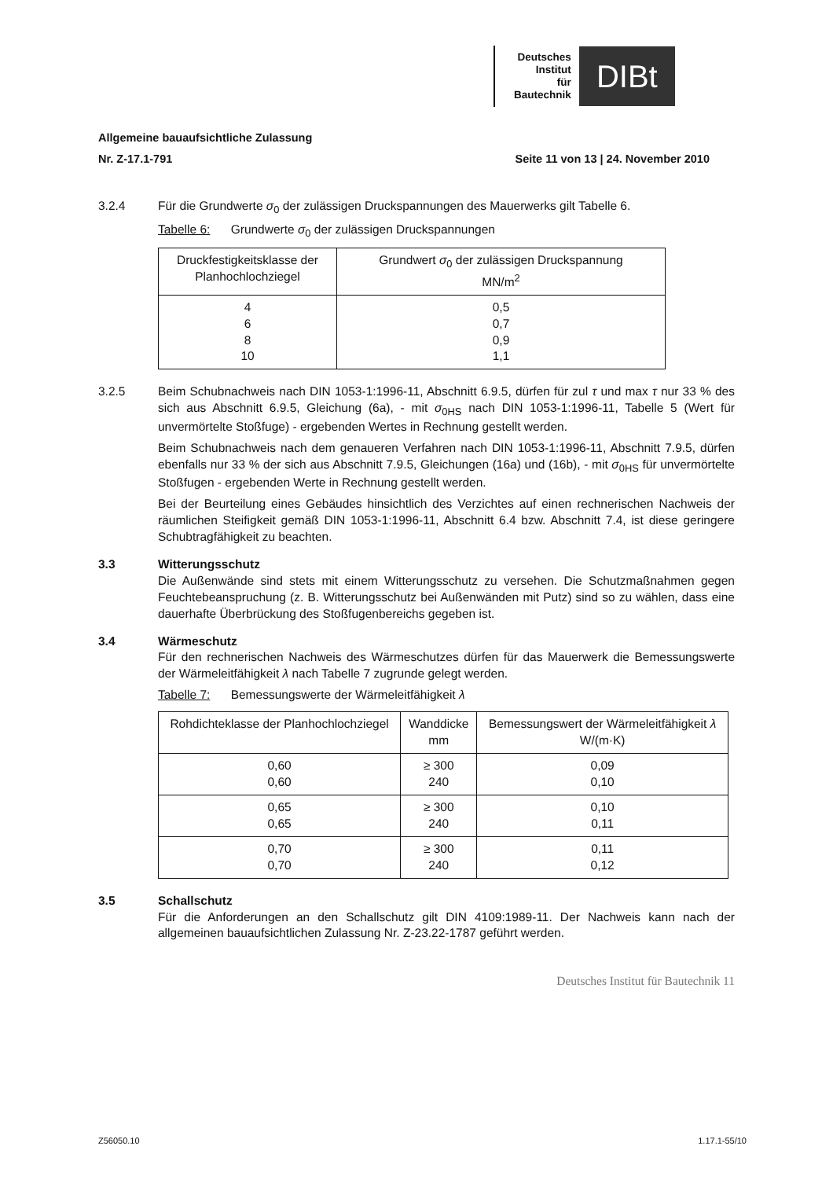Deutsches
Institut
für
Bautechnik
DIBt
Allgemeine bauaufsichtliche Zulassung
Nr. Z-17.1-791 Seite 11 von 13 | 24. November 2010
3.2.4 Für die Grundwerte σ<sub>0</sub> der zulässigen Druckspannungen des Mauerwerks gilt Tabelle 6.
Tabelle 6: Grundwerte σ<sub>0</sub> der zulässigen Druckspannungen
| Druckfestigkeitsklasse der Planhochlochziegel | Grundwert σ<sub>0</sub> der zulässigen Druckspannung MN/m<sup>2</sup> |
| --- | --- |
| 4 6 8 10 | 0,5 0,7 0,9 1,1 |
3.2.5 Beim Schubnachweis nach DIN 1053-1:1996-11, Abschnitt 6.9.5, dürfen für zul τ und max τ nur 33 % des sich aus Abschnitt 6.9.5, Gleichung (6a), - mit σ<sub>0HS</sub> nach DIN 1053-1:1996-11, Tabelle 5 (Wert für unvermörtelte Stoßfuge) - ergebenden Wertes in Rechnung gestellt werden.
Beim Schubnachweis nach dem genaueren Verfahren nach DIN 1053-1:1996-11, Abschnitt 7.9.5, dürfen ebenfalls nur 33 % der sich aus Abschnitt 7.9.5, Gleichungen (16a) und (16b), - mit σ<sub>0HS</sub> für unvermörtelte Stoßfugen - ergebenden Werte in Rechnung gestellt werden.
Bei der Beurteilung eines Gebäudes hinsichtlich des Verzichtes auf einen rechnerischen Nachweis der räumlichen Steifigkeit gemäß DIN 1053-1:1996-11, Abschnitt 6.4 bzw. Abschnitt 7.4, ist diese geringere Schubtragfähigkeit zu beachten.
3.3 Witterungsschutz
Die Außenwände sind stets mit einem Witterungsschutz zu versehen. Die Schutzmaßnahmen gegen Feuchtebeanspruchung (z. B. Witterungsschutz bei Außenwänden mit Putz) sind so zu wählen, dass eine dauerhafte Überbrückung des Stoßfugenbereichs gegeben ist.
3.4 Wärmeschutz
Für den rechnerischen Nachweis des Wärmeschutzes dürfen für das Mauerwerk die Bemessungswerte der Wärmeleitfähigkeit λ nach Tabelle 7 zugrunde gelegt werden.
Tabelle 7: Bemessungswerte der Wärmeleitfähigkeit λ
| Rohdichteklasse der Planhochlochziegel | Wanddicke mm | Bemessungswert der Wärmeleitfähigkeit λ W/(m·K) |
| --- | --- | --- |
| 0,60 0,60 | ≥ 300 240 | 0,09 0,10 |
| 0,65 0,65 | ≥ 300 240 | 0,10 0,11 |
| 0,70 0,70 | ≥ 300 240 | 0,11 0,12 |
3.5 Schallschutz
Für die Anforderungen an den Schallschutz gilt DIN 4109:1989-11. Der Nachweis kann nach der allgemeinen bauaufsichtlichen Zulassung Nr. Z-23.22-1787 geführt werden.
Deutsches Institut für Bautechnik 11
Z56050.10 1.17.1-55/10